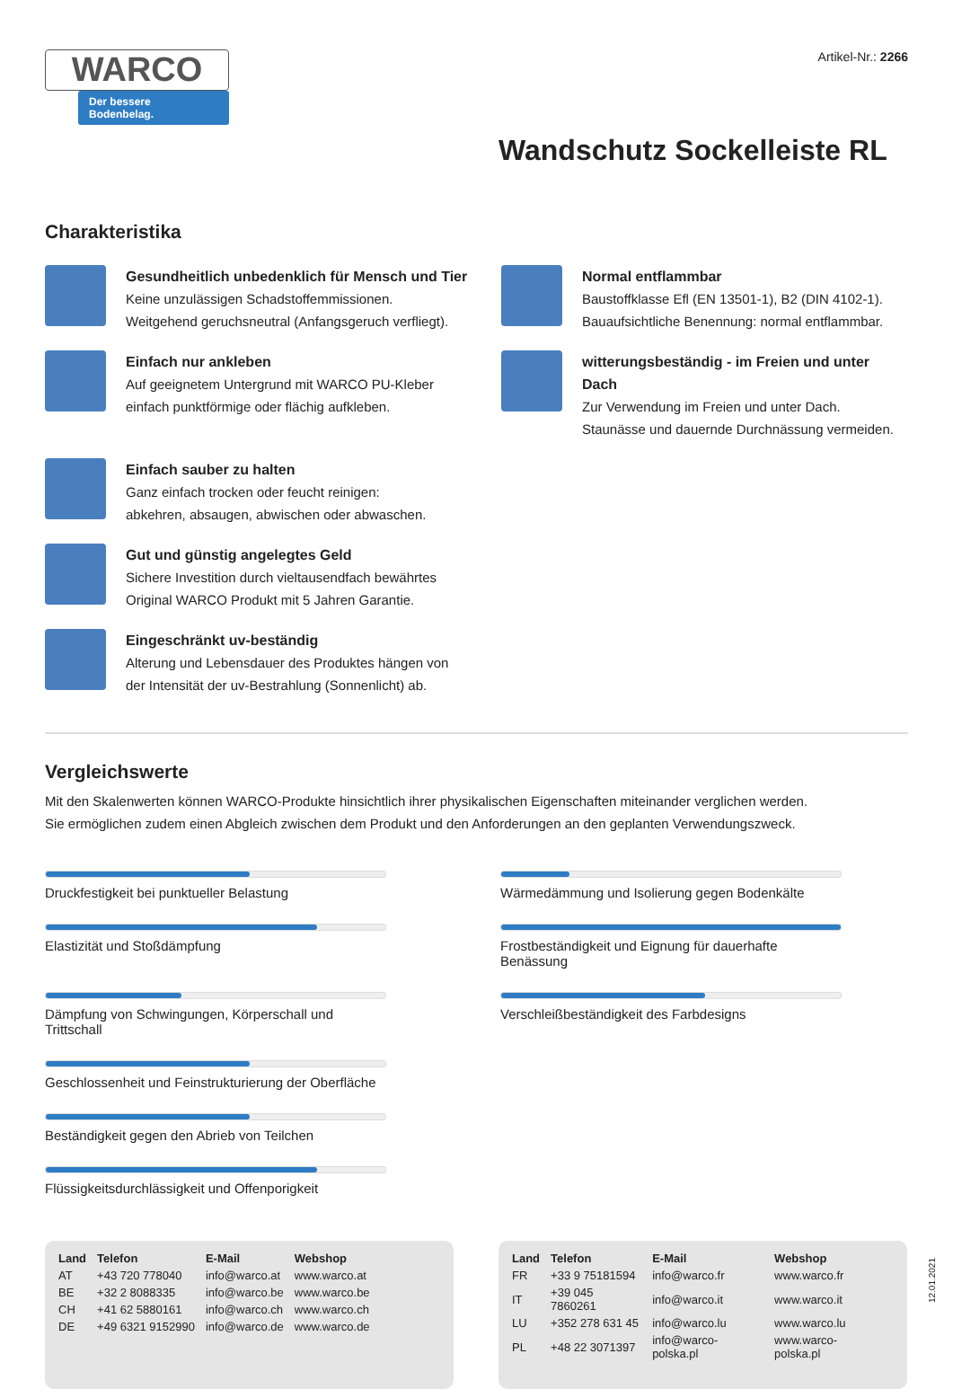WARCO
Der bessere Bodenbelag.
Artikel-Nr.: 2266
Wandschutz Sockelleiste RL
Charakteristika
Gesundheitlich unbedenklich für Mensch und Tier
Keine unzulässigen Schadstoffemmissionen.
Weitgehend geruchsneutral (Anfangsgeruch verfliegt).
Normal entflammbar
Baustoffklasse Efl (EN 13501-1), B2 (DIN 4102-1).
Bauaufsichtliche Benennung: normal entflammbar.
Einfach nur ankleben
Auf geeignetem Untergrund mit WARCO PU-Kleber
einfach punktförmige oder flächig aufkleben.
witterungsbeständig - im Freien und unter Dach
Zur Verwendung im Freien und unter Dach.
Staunässe und dauernde Durchnässung vermeiden.
Einfach sauber zu halten
Ganz einfach trocken oder feucht reinigen:
abkehren, absaugen, abwischen oder abwaschen.
Gut und günstig angelegtes Geld
Sichere Investition durch vieltausendfach bewährtes
Original WARCO Produkt mit 5 Jahren Garantie.
Eingeschränkt uv-beständig
Alterung und Lebensdauer des Produktes hängen von
der Intensität der uv-Bestrahlung (Sonnenlicht) ab.
Vergleichswerte
Mit den Skalenwerten können WARCO-Produkte hinsichtlich ihrer physikalischen Eigenschaften miteinander verglichen werden.
Sie ermöglichen zudem einen Abgleich zwischen dem Produkt und den Anforderungen an den geplanten Verwendungszweck.
Druckfestigkeit bei punktueller Belastung
Wärmedämmung und Isolierung gegen Bodenkälte
Elastizität und Stoßdämpfung
Frostbeständigkeit und Eignung für dauerhafte Benässung
Dämpfung von Schwingungen, Körperschall und Trittschall
Verschleißbeständigkeit des Farbdesigns
Geschlossenheit und Feinstrukturierung der Oberfläche
Beständigkeit gegen den Abrieb von Teilchen
Flüssigkeitsdurchlässigkeit und Offenporigkeit
| Land | Telefon | E-Mail | Webshop |
| --- | --- | --- | --- |
| AT | +43 720 778040 | info@warco.at | www.warco.at |
| BE | +32 2 8088335 | info@warco.be | www.warco.be |
| CH | +41 62 5880161 | info@warco.ch | www.warco.ch |
| DE | +49 6321 9152990 | info@warco.de | www.warco.de |
| Land | Telefon | E-Mail | Webshop |
| --- | --- | --- | --- |
| FR | +33 9 75181594 | info@warco.fr | www.warco.fr |
| IT | +39 045 7860261 | info@warco.it | www.warco.it |
| LU | +352 278 631 45 | info@warco.lu | www.warco.lu |
| PL | +48 22 3071397 | info@warco-polska.pl | www.warco-polska.pl |
12.01.2021